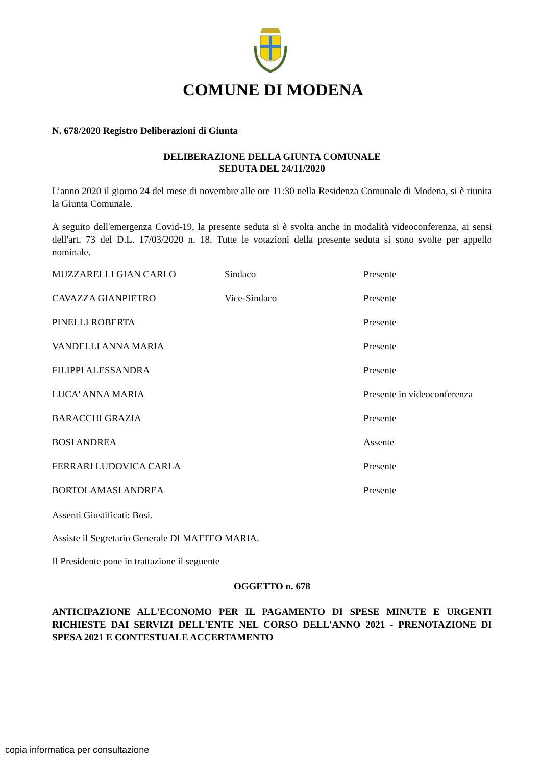COMUNE DI MODENA
N. 678/2020 Registro Deliberazioni di Giunta
DELIBERAZIONE DELLA GIUNTA COMUNALE
SEDUTA DEL 24/11/2020
L’anno 2020 il giorno 24 del mese di novembre alle ore 11:30 nella Residenza Comunale di Modena, si è riunita la Giunta Comunale.
A seguito dell'emergenza Covid-19, la presente seduta si è svolta anche in modalità videoconferenza, ai sensi dell'art. 73 del D.L. 17/03/2020 n. 18. Tutte le votazioni della presente seduta si sono svolte per appello nominale.
| MUZZARELLI GIAN CARLO | Sindaco | Presente |
| CAVAZZA GIANPIETRO | Vice-Sindaco | Presente |
| PINELLI ROBERTA | | Presente |
| VANDELLI ANNA MARIA | | Presente |
| FILIPPI ALESSANDRA | | Presente |
| LUCA' ANNA MARIA | | Presente in videoconferenza |
| BARACCHI GRAZIA | | Presente |
| BOSI ANDREA | | Assente |
| FERRARI LUDOVICA CARLA | | Presente |
| BORTOLAMASI ANDREA | | Presente |
Assenti Giustificati: Bosi.
Assiste il Segretario Generale DI MATTEO MARIA.
Il Presidente pone in trattazione il seguente
OGGETTO n. 678
ANTICIPAZIONE ALL'ECONOMO PER IL PAGAMENTO DI SPESE MINUTE E URGENTI RICHIESTE DAI SERVIZI DELL'ENTE NEL CORSO DELL'ANNO 2021 - PRENOTAZIONE DI SPESA 2021 E CONTESTUALE ACCERTAMENTO
copia informatica per consultazione